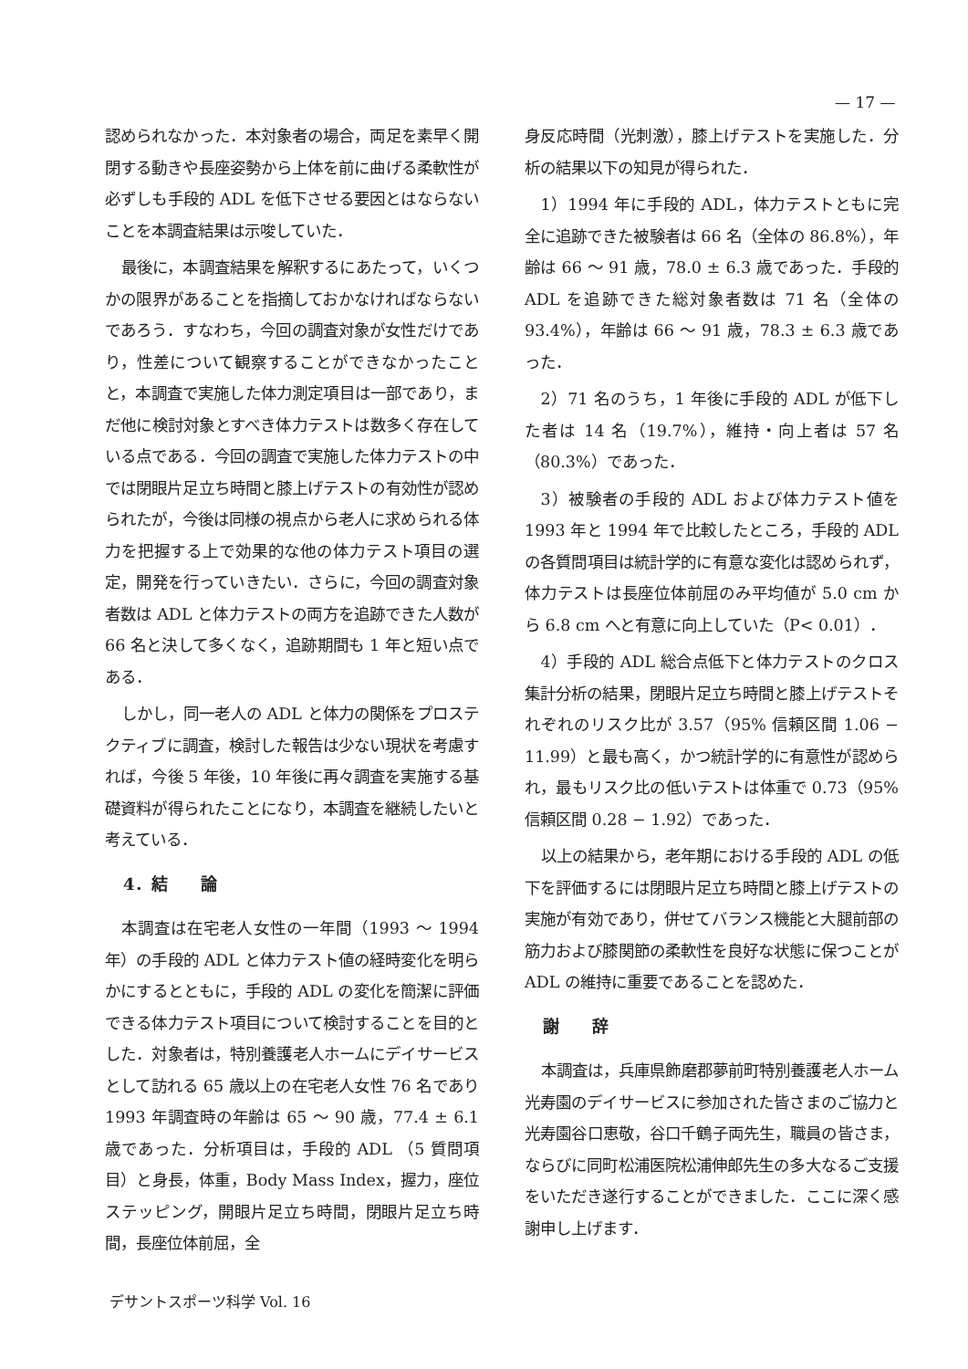— 17 —
認められなかった．本対象者の場合，両足を素早く開閉する動きや長座姿勢から上体を前に曲げる柔軟性が必ずしも手段的 ADL を低下させる要因とはならないことを本調査結果は示唆していた．
最後に，本調査結果を解釈するにあたって，いくつかの限界があることを指摘しておかなければならないであろう．すなわち，今回の調査対象が女性だけであり，性差について観察することができなかったことと，本調査で実施した体力測定項目は一部であり，まだ他に検討対象とすべき体力テストは数多く存在している点である．今回の調査で実施した体力テストの中では閉眼片足立ち時間と膝上げテストの有効性が認められたが，今後は同様の視点から老人に求められる体力を把握する上で効果的な他の体力テスト項目の選定，開発を行っていきたい．さらに，今回の調査対象者数は ADL と体力テストの両方を追跡できた人数が 66 名と決して多くなく，追跡期間も 1 年と短い点である．
しかし，同一老人の ADL と体力の関係をプロステクティブに調査，検討した報告は少ない現状を考慮すれば，今後 5 年後，10 年後に再々調査を実施する基礎資料が得られたことになり，本調査を継続したいと考えている．
4．結　　論
本調査は在宅老人女性の一年間（1993 ～ 1994 年）の手段的 ADL と体力テスト値の経時変化を明らかにするとともに，手段的 ADL の変化を簡潔に評価できる体力テスト項目について検討することを目的とした．対象者は，特別養護老人ホームにデイサービスとして訪れる 65 歳以上の在宅老人女性 76 名であり 1993 年調査時の年齢は 65 ～ 90 歳，77.4 ± 6.1 歳であった．分析項目は，手段的 ADL （5 質問項目）と身長，体重，Body Mass Index，握力，座位ステッピング，開眼片足立ち時間，閉眼片足立ち時間，長座位体前屈，全
身反応時間（光刺激），膝上げテストを実施した．分析の結果以下の知見が得られた．
1）1994 年に手段的 ADL，体力テストともに完全に追跡できた被験者は 66 名（全体の 86.8%），年齢は 66 ～ 91 歳，78.0 ± 6.3 歳であった．手段的 ADL を追跡できた総対象者数は 71 名（全体の 93.4%），年齢は 66 ～ 91 歳，78.3 ± 6.3 歳であった．
2）71 名のうち，1 年後に手段的 ADL が低下した者は 14 名（19.7%），維持・向上者は 57 名（80.3%）であった．
3）被験者の手段的 ADL および体力テスト値を 1993 年と 1994 年で比較したところ，手段的 ADL の各質問項目は統計学的に有意な変化は認められず，体力テストは長座位体前屈のみ平均値が 5.0 cm から 6.8 cm へと有意に向上していた（P< 0.01）．
4）手段的 ADL 総合点低下と体力テストのクロス集計分析の結果，閉眼片足立ち時間と膝上げテストそれぞれのリスク比が 3.57（95% 信頼区間 1.06 − 11.99）と最も高く，かつ統計学的に有意性が認められ，最もリスク比の低いテストは体重で 0.73（95% 信頼区間 0.28 − 1.92）であった．
以上の結果から，老年期における手段的 ADL の低下を評価するには閉眼片足立ち時間と膝上げテストの実施が有効であり，併せてバランス機能と大腿前部の筋力および膝関節の柔軟性を良好な状態に保つことが ADL の維持に重要であることを認めた．
謝　　辞
本調査は，兵庫県飾磨郡夢前町特別養護老人ホーム光寿園のデイサービスに参加された皆さまのご協力と光寿園谷口恵敬，谷口千鶴子両先生，職員の皆さま，ならびに同町松浦医院松浦伸郎先生の多大なるご支援をいただき遂行することができました．ここに深く感謝申し上げます．
デサントスポーツ科学 Vol. 16